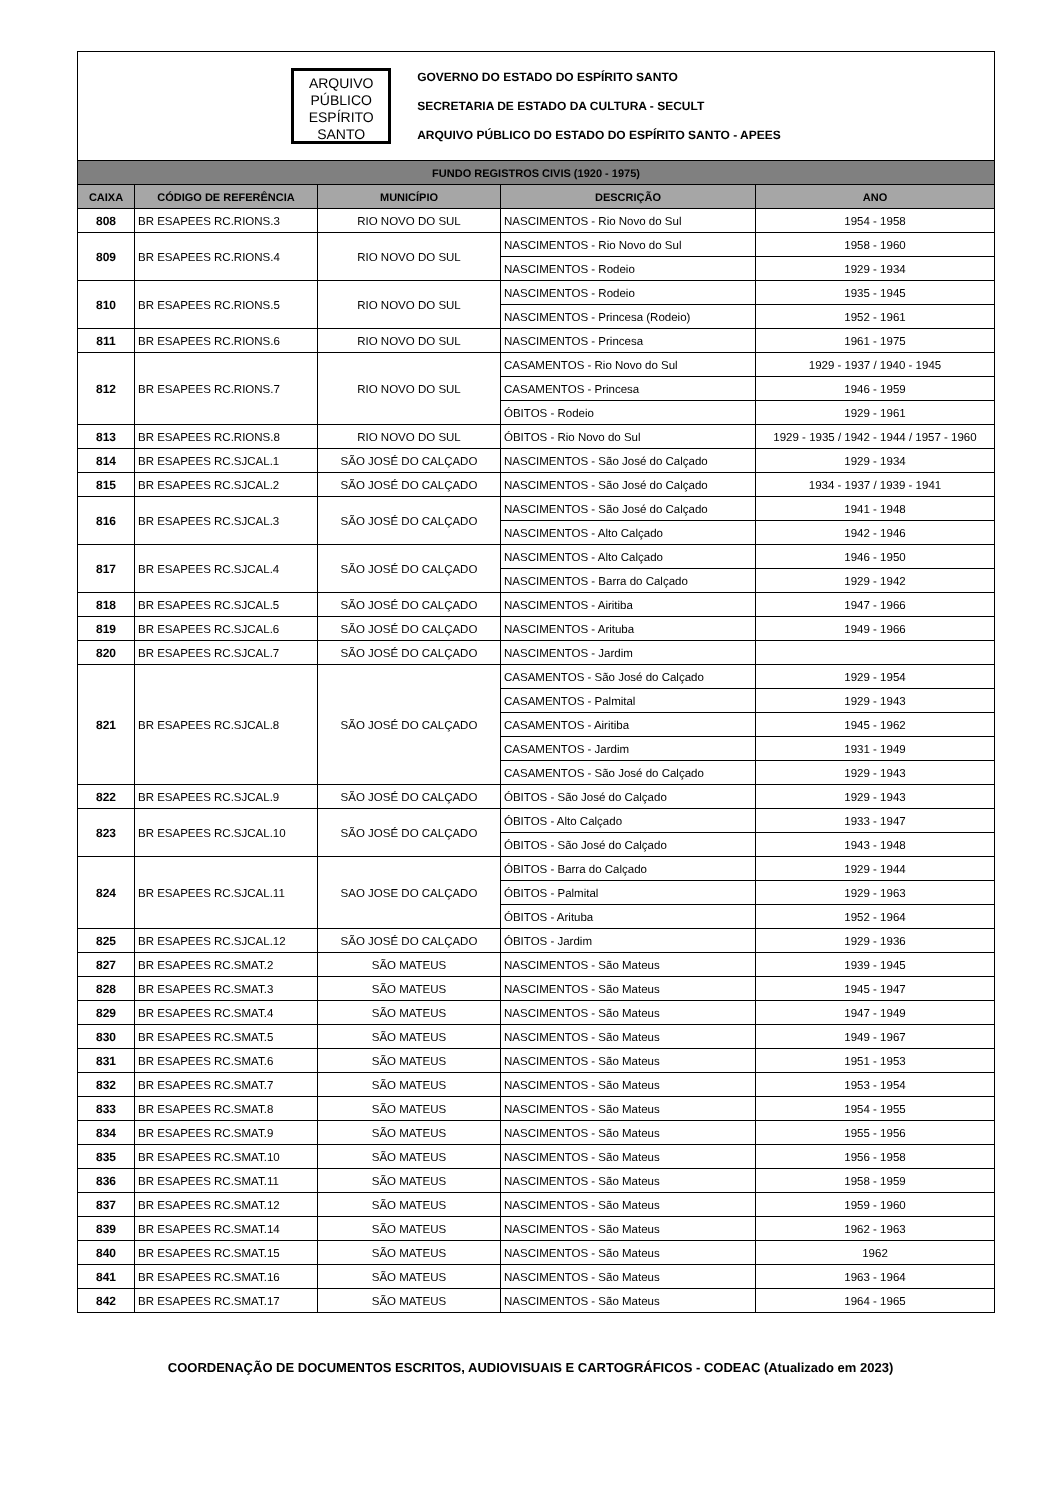ARQUIVO
PÚBLICO
ESPÍRITO
SANTO
GOVERNO DO ESTADO DO ESPÍRITO SANTO
SECRETARIA DE ESTADO DA CULTURA - SECULT
ARQUIVO PÚBLICO DO ESTADO DO ESPÍRITO SANTO - APEES
| FUNDO REGISTROS CIVIS (1920 - 1975) | | | | |
| --- | --- | --- | --- | --- |
| CAIXA | CÓDIGO DE REFERÊNCIA | MUNICÍPIO | DESCRIÇÃO | ANO |
| 808 | BR ESAPEES RC.RIONS.3 | RIO NOVO DO SUL | NASCIMENTOS - Rio Novo do Sul | 1954 - 1958 |
| 809 | BR ESAPEES RC.RIONS.4 | RIO NOVO DO SUL | NASCIMENTOS - Rio Novo do Sul | 1958 - 1960 |
| | | | NASCIMENTOS - Rodeio | 1929 - 1934 |
| 810 | BR ESAPEES RC.RIONS.5 | RIO NOVO DO SUL | NASCIMENTOS - Rodeio | 1935 - 1945 |
| | | | NASCIMENTOS - Princesa (Rodeio) | 1952 - 1961 |
| 811 | BR ESAPEES RC.RIONS.6 | RIO NOVO DO SUL | NASCIMENTOS - Princesa | 1961 - 1975 |
| 812 | BR ESAPEES RC.RIONS.7 | RIO NOVO DO SUL | CASAMENTOS - Rio Novo do Sul | 1929 - 1937 / 1940 - 1945 |
| | | | CASAMENTOS - Princesa | 1946 - 1959 |
| | | | ÓBITOS - Rodeio | 1929 - 1961 |
| 813 | BR ESAPEES RC.RIONS.8 | RIO NOVO DO SUL | ÓBITOS - Rio Novo do Sul | 1929 - 1935 / 1942 - 1944 / 1957 - 1960 |
| 814 | BR ESAPEES RC.SJCAL.1 | SÃO JOSÉ DO CALÇADO | NASCIMENTOS - São José do Calçado | 1929 - 1934 |
| 815 | BR ESAPEES RC.SJCAL.2 | SÃO JOSÉ DO CALÇADO | NASCIMENTOS - São José do Calçado | 1934 - 1937 / 1939 - 1941 |
| 816 | BR ESAPEES RC.SJCAL.3 | SÃO JOSÉ DO CALÇADO | NASCIMENTOS - São José do Calçado | 1941 - 1948 |
| | | | NASCIMENTOS - Alto Calçado | 1942 - 1946 |
| 817 | BR ESAPEES RC.SJCAL.4 | SÃO JOSÉ DO CALÇADO | NASCIMENTOS - Alto Calçado | 1946 - 1950 |
| | | | NASCIMENTOS - Barra do Calçado | 1929 - 1942 |
| 818 | BR ESAPEES RC.SJCAL.5 | SÃO JOSÉ DO CALÇADO | NASCIMENTOS - Airitiba | 1947 - 1966 |
| 819 | BR ESAPEES RC.SJCAL.6 | SÃO JOSÉ DO CALÇADO | NASCIMENTOS - Arituba | 1949 - 1966 |
| 820 | BR ESAPEES RC.SJCAL.7 | SÃO JOSÉ DO CALÇADO | NASCIMENTOS - Jardim | |
| 821 | BR ESAPEES RC.SJCAL.8 | SÃO JOSÉ DO CALÇADO | CASAMENTOS - São José do Calçado | 1929 - 1954 |
| | | | CASAMENTOS - Palmital | 1929 - 1943 |
| | | | CASAMENTOS - Airitiba | 1945 - 1962 |
| | | | CASAMENTOS - Jardim | 1931 - 1949 |
| | | | CASAMENTOS - São José do Calçado | 1929 - 1943 |
| 822 | BR ESAPEES RC.SJCAL.9 | SÃO JOSÉ DO CALÇADO | ÓBITOS - São José do Calçado | 1929 - 1943 |
| 823 | BR ESAPEES RC.SJCAL.10 | SÃO JOSÉ DO CALÇADO | ÓBITOS - Alto Calçado | 1933 - 1947 |
| | | | ÓBITOS - São José do Calçado | 1943 - 1948 |
| 824 | BR ESAPEES RC.SJCAL.11 | SAO JOSE DO CALÇADO | ÓBITOS - Barra do Calçado | 1929 - 1944 |
| | | | ÓBITOS - Palmital | 1929 - 1963 |
| | | | ÓBITOS - Arituba | 1952 - 1964 |
| 825 | BR ESAPEES RC.SJCAL.12 | SÃO JOSÉ DO CALÇADO | ÓBITOS - Jardim | 1929 - 1936 |
| 827 | BR ESAPEES RC.SMAT.2 | SÃO MATEUS | NASCIMENTOS - São Mateus | 1939 - 1945 |
| 828 | BR ESAPEES RC.SMAT.3 | SÃO MATEUS | NASCIMENTOS - São Mateus | 1945 - 1947 |
| 829 | BR ESAPEES RC.SMAT.4 | SÃO MATEUS | NASCIMENTOS - São Mateus | 1947 - 1949 |
| 830 | BR ESAPEES RC.SMAT.5 | SÃO MATEUS | NASCIMENTOS - São Mateus | 1949 - 1967 |
| 831 | BR ESAPEES RC.SMAT.6 | SÃO MATEUS | NASCIMENTOS - São Mateus | 1951 - 1953 |
| 832 | BR ESAPEES RC.SMAT.7 | SÃO MATEUS | NASCIMENTOS - São Mateus | 1953 - 1954 |
| 833 | BR ESAPEES RC.SMAT.8 | SÃO MATEUS | NASCIMENTOS - São Mateus | 1954 - 1955 |
| 834 | BR ESAPEES RC.SMAT.9 | SÃO MATEUS | NASCIMENTOS - São Mateus | 1955 - 1956 |
| 835 | BR ESAPEES RC.SMAT.10 | SÃO MATEUS | NASCIMENTOS - São Mateus | 1956 - 1958 |
| 836 | BR ESAPEES RC.SMAT.11 | SÃO MATEUS | NASCIMENTOS - São Mateus | 1958 - 1959 |
| 837 | BR ESAPEES RC.SMAT.12 | SÃO MATEUS | NASCIMENTOS - São Mateus | 1959 - 1960 |
| 839 | BR ESAPEES RC.SMAT.14 | SÃO MATEUS | NASCIMENTOS - São Mateus | 1962 - 1963 |
| 840 | BR ESAPEES RC.SMAT.15 | SÃO MATEUS | NASCIMENTOS - São Mateus | 1962 |
| 841 | BR ESAPEES RC.SMAT.16 | SÃO MATEUS | NASCIMENTOS - São Mateus | 1963 - 1964 |
| 842 | BR ESAPEES RC.SMAT.17 | SÃO MATEUS | NASCIMENTOS - São Mateus | 1964 - 1965 |
COORDENAÇÃO DE DOCUMENTOS ESCRITOS, AUDIOVISUAIS E CARTOGRÁFICOS - CODEAC (Atualizado em 2023)